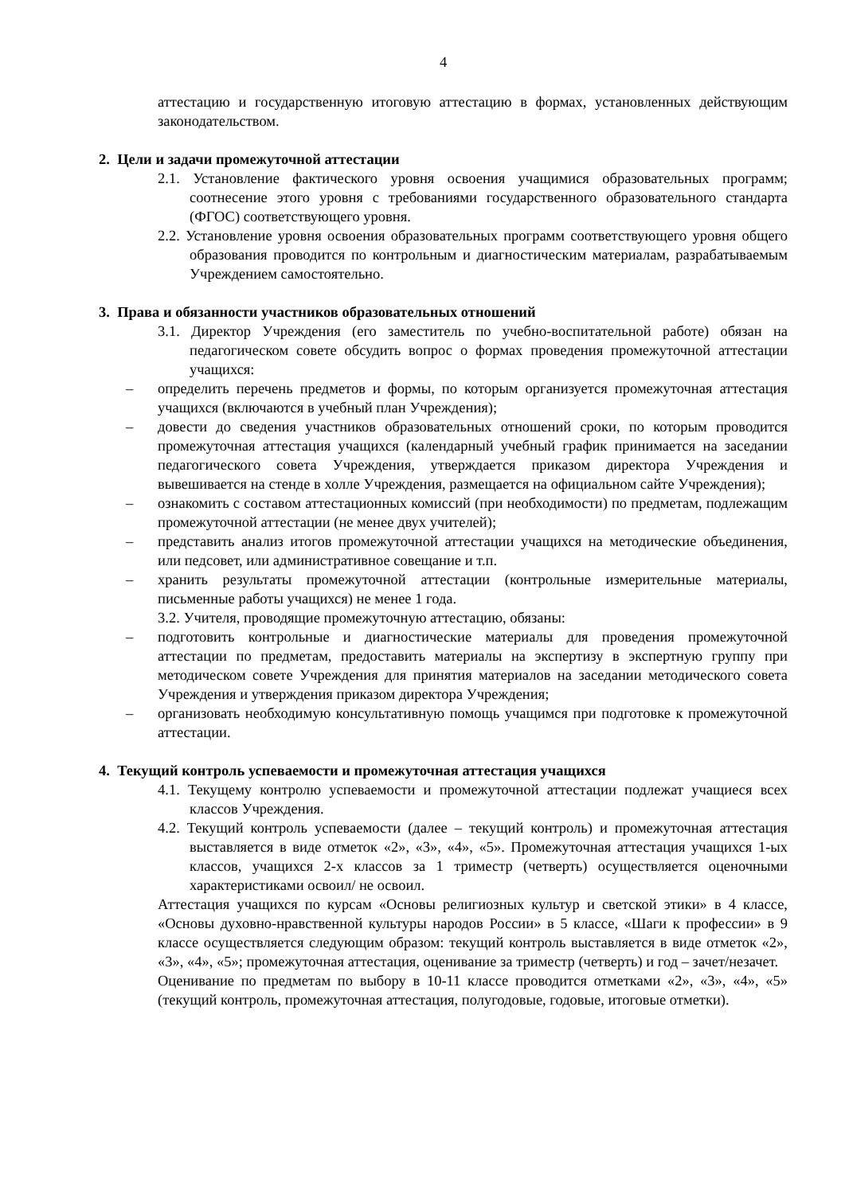4
аттестацию и государственную итоговую аттестацию в формах, установленных действующим законодательством.
2. Цели и задачи промежуточной аттестации
2.1. Установление фактического уровня освоения учащимися образовательных программ; соотнесение этого уровня с требованиями государственного образовательного стандарта (ФГОС) соответствующего уровня.
2.2. Установление уровня освоения образовательных программ соответствующего уровня общего образования проводится по контрольным и диагностическим материалам, разрабатываемым Учреждением самостоятельно.
3. Права и обязанности участников образовательных отношений
3.1. Директор Учреждения (его заместитель по учебно-воспитательной работе) обязан на педагогическом совете обсудить вопрос о формах проведения промежуточной аттестации учащихся:
– определить перечень предметов и формы, по которым организуется промежуточная аттестация учащихся (включаются в учебный план Учреждения);
– довести до сведения участников образовательных отношений сроки, по которым проводится промежуточная аттестация учащихся (календарный учебный график принимается на заседании педагогического совета Учреждения, утверждается приказом директора Учреждения и вывешивается на стенде в холле Учреждения, размещается на официальном сайте Учреждения);
– ознакомить с составом аттестационных комиссий (при необходимости) по предметам, подлежащим промежуточной аттестации (не менее двух учителей);
– представить анализ итогов промежуточной аттестации учащихся на методические объединения, или педсовет, или административное совещание и т.п.
– хранить результаты промежуточной аттестации (контрольные измерительные материалы, письменные работы учащихся) не менее 1 года.
3.2. Учителя, проводящие промежуточную аттестацию, обязаны:
– подготовить контрольные и диагностические материалы для проведения промежуточной аттестации по предметам, предоставить материалы на экспертизу в экспертную группу при методическом совете Учреждения для принятия материалов на заседании методического совета Учреждения и утверждения приказом директора Учреждения;
– организовать необходимую консультативную помощь учащимся при подготовке к промежуточной аттестации.
4. Текущий контроль успеваемости и промежуточная аттестация учащихся
4.1. Текущему контролю успеваемости и промежуточной аттестации подлежат учащиеся всех классов Учреждения.
4.2. Текущий контроль успеваемости (далее – текущий контроль) и промежуточная аттестация выставляется в виде отметок «2», «3», «4», «5». Промежуточная аттестация учащихся 1-ых классов, учащихся 2-х классов за 1 триместр (четверть) осуществляется оценочными характеристиками освоил/ не освоил.
Аттестация учащихся по курсам «Основы религиозных культур и светской этики» в 4 классе, «Основы духовно-нравственной культуры народов России» в 5 классе, «Шаги к профессии» в 9 классе осуществляется следующим образом: текущий контроль выставляется в виде отметок «2», «3», «4», «5»; промежуточная аттестация, оценивание за триместр (четверть) и год – зачет/незачет.
Оценивание по предметам по выбору в 10-11 классе проводится отметками «2», «3», «4», «5» (текущий контроль, промежуточная аттестация, полугодовые, годовые, итоговые отметки).